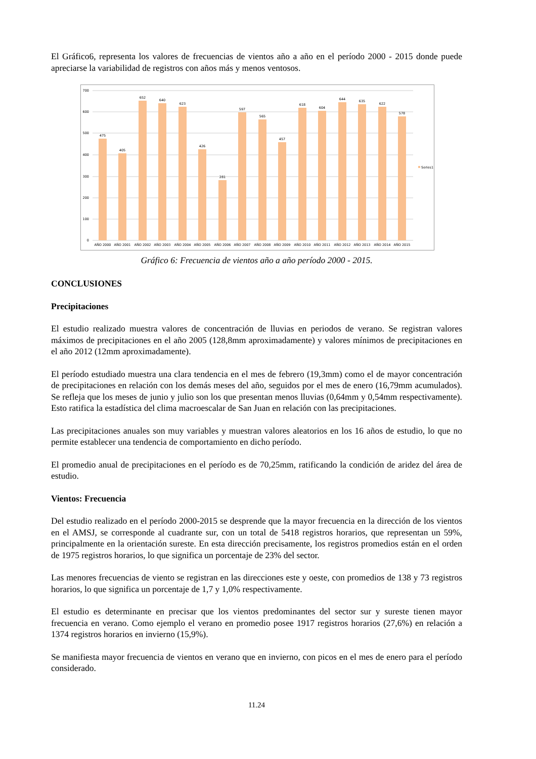El Gráfico6, representa los valores de frecuencias de vientos año a año en el período 2000 - 2015 donde puede apreciarse la variabilidad de registros con años más y menos ventosos.
700
600
500
400
300
200
100
0
475
405
652
640
623
426
281
597
565
457
618
604
644
635
622
578
AÑO 2000
AÑO 2001
AÑO 2002
AÑO 2003
AÑO 2004
AÑO 2005
AÑO 2006
AÑO 2007
AÑO 2008
AÑO 2009
AÑO 2010
AÑO 2011
AÑO 2012
AÑO 2013
AÑO 2014
AÑO 2015
Series1
Gráfico 6: Frecuencia de vientos año a año período 2000 - 2015.
CONCLUSIONES
Precipitaciones
El estudio realizado muestra valores de concentración de lluvias en periodos de verano. Se registran valores máximos de precipitaciones en el año 2005 (128,8mm aproximadamente) y valores mínimos de precipitaciones en el año 2012 (12mm aproximadamente).
El período estudiado muestra una clara tendencia en el mes de febrero (19,3mm) como el de mayor concentración de precipitaciones en relación con los demás meses del año, seguidos por el mes de enero (16,79mm acumulados). Se refleja que los meses de junio y julio son los que presentan menos lluvias (0,64mm y 0,54mm respectivamente). Esto ratifica la estadística del clima macroescalar de San Juan en relación con las precipitaciones.
Las precipitaciones anuales son muy variables y muestran valores aleatorios en los 16 años de estudio, lo que no permite establecer una tendencia de comportamiento en dicho período.
El promedio anual de precipitaciones en el período es de 70,25mm, ratificando la condición de aridez del área de estudio.
Vientos: Frecuencia
Del estudio realizado en el período 2000-2015 se desprende que la mayor frecuencia en la dirección de los vientos en el AMSJ, se corresponde al cuadrante sur, con un total de 5418 registros horarios, que representan un 59%, principalmente en la orientación sureste. En esta dirección precisamente, los registros promedios están en el orden de 1975 registros horarios, lo que significa un porcentaje de 23% del sector.
Las menores frecuencias de viento se registran en las direcciones este y oeste, con promedios de 138 y 73 registros horarios, lo que significa un porcentaje de 1,7 y 1,0% respectivamente.
El estudio es determinante en precisar que los vientos predominantes del sector sur y sureste tienen mayor frecuencia en verano. Como ejemplo el verano en promedio posee 1917 registros horarios (27,6%) en relación a 1374 registros horarios en invierno (15,9%).
Se manifiesta mayor frecuencia de vientos en verano que en invierno, con picos en el mes de enero para el período considerado.
11.24